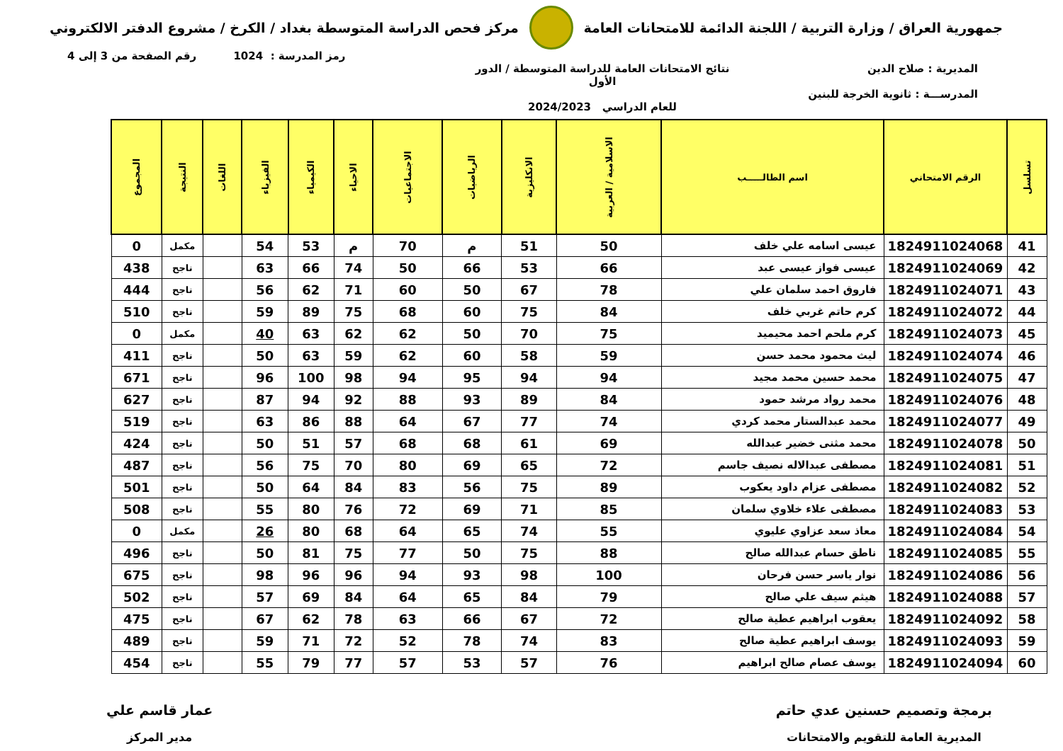جمهورية العراق / وزارة التربية / اللجنة الدائمة للامتحانات العامة
مركز فحص الدراسة المتوسطة بغداد / الكرخ / مشروع الدفتر الالكتروني
رمز المدرسة : 1024 رقم الصفحة من 3 إلى 4
المديرية : صلاح الدين
المدرســـة : ثانوية الخرجة للبنين
نتائج الامتحانات العامة للدراسة المتوسطة / الدور الأول
للعام الدراسي 2024/2023
| تسلسل | الرقم الامتحاني | اسم الطالـــــب | الاسلامية / العربية | الانكليزية | الرياضيات | الاجتماعيات | الاحياء | الكيمياء | الفيزياء | اللغات | النتيجة | المجموع |
| --- | --- | --- | --- | --- | --- | --- | --- | --- | --- | --- | --- | --- |
| 41 | 1824911024068 | عيسى اسامه علي خلف | 50 | 51 | م | 70 | م | 53 | 54 | | مكمل | 0 |
| 42 | 1824911024069 | عيسى فواز عيسى عبد | 66 | 53 | 66 | 50 | 74 | 66 | 63 | | ناجح | 438 |
| 43 | 1824911024071 | فاروق احمد سلمان علي | 78 | 67 | 50 | 60 | 71 | 62 | 56 | | ناجح | 444 |
| 44 | 1824911024072 | كرم حاتم غربي خلف | 84 | 75 | 60 | 68 | 75 | 89 | 59 | | ناجح | 510 |
| 45 | 1824911024073 | كرم ملحم احمد محيميد | 75 | 70 | 50 | 62 | 62 | 63 | 40 | | مكمل | 0 |
| 46 | 1824911024074 | ليث محمود محمد حسن | 59 | 58 | 60 | 62 | 59 | 63 | 50 | | ناجح | 411 |
| 47 | 1824911024075 | محمد حسين محمد مجيد | 94 | 94 | 95 | 94 | 98 | 100 | 96 | | ناجح | 671 |
| 48 | 1824911024076 | محمد رواد مرشد حمود | 84 | 89 | 93 | 88 | 92 | 94 | 87 | | ناجح | 627 |
| 49 | 1824911024077 | محمد عبدالستار محمد كردي | 74 | 77 | 67 | 64 | 88 | 86 | 63 | | ناجح | 519 |
| 50 | 1824911024078 | محمد مثنى خضير عبدالله | 69 | 61 | 68 | 68 | 57 | 51 | 50 | | ناجح | 424 |
| 51 | 1824911024081 | مصطفى عبدالاله نصيف جاسم | 72 | 65 | 69 | 80 | 70 | 75 | 56 | | ناجح | 487 |
| 52 | 1824911024082 | مصطفى عزام داود يعكوب | 89 | 75 | 56 | 83 | 84 | 64 | 50 | | ناجح | 501 |
| 53 | 1824911024083 | مصطفى علاء خلاوي سلمان | 85 | 71 | 69 | 72 | 76 | 80 | 55 | | ناجح | 508 |
| 54 | 1824911024084 | معاذ سعد عزاوي عليوي | 55 | 74 | 65 | 64 | 68 | 80 | 26 | | مكمل | 0 |
| 55 | 1824911024085 | ناطق حسام عبدالله صالح | 88 | 75 | 50 | 77 | 75 | 81 | 50 | | ناجح | 496 |
| 56 | 1824911024086 | نوار ياسر حسن فرحان | 100 | 98 | 93 | 94 | 96 | 96 | 98 | | ناجح | 675 |
| 57 | 1824911024088 | هيثم سيف علي صالح | 79 | 84 | 65 | 64 | 84 | 69 | 57 | | ناجح | 502 |
| 58 | 1824911024092 | يعقوب ابراهيم عطية صالح | 72 | 67 | 66 | 63 | 78 | 62 | 67 | | ناجح | 475 |
| 59 | 1824911024093 | يوسف ابراهيم عطية صالح | 83 | 74 | 78 | 52 | 72 | 71 | 59 | | ناجح | 489 |
| 60 | 1824911024094 | يوسف عصام صالح ابراهيم | 76 | 57 | 53 | 57 | 77 | 79 | 55 | | ناجح | 454 |
برمجة وتصميم حسنين عدي حاتم
المديرية العامة للتقويم والامتحانات
عمار قاسم علي
مدير المركز